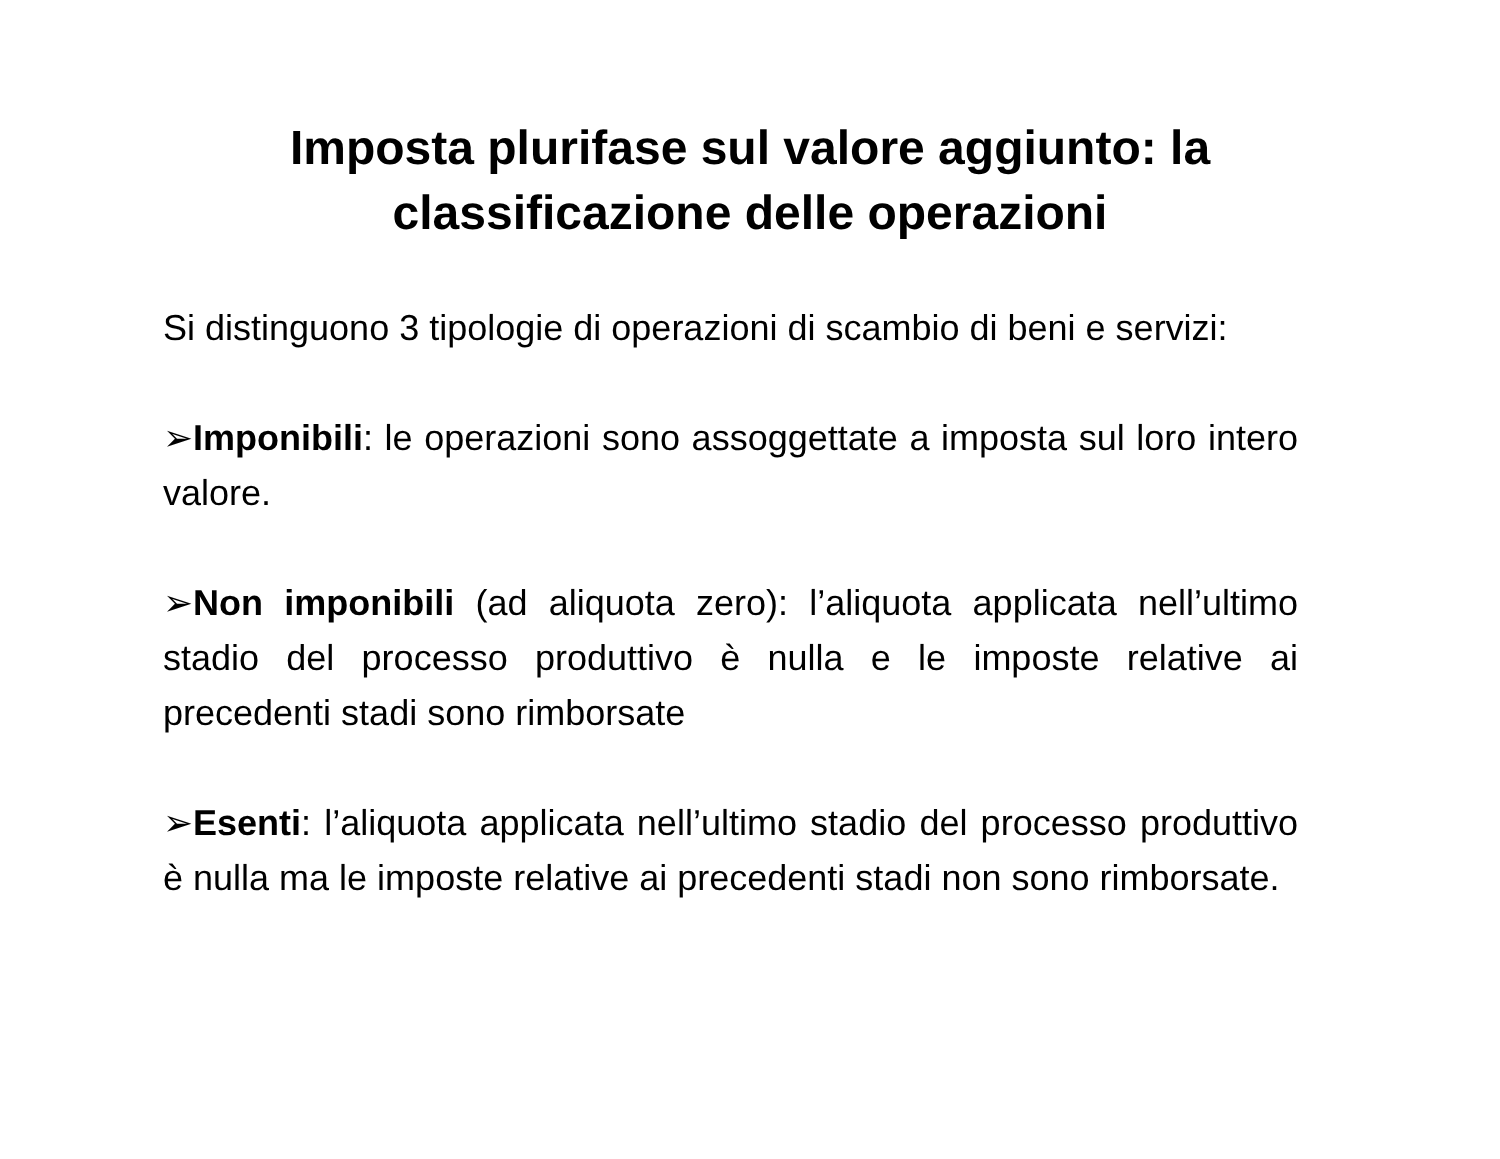Imposta plurifase sul valore aggiunto: la
classificazione delle operazioni
Si distinguono 3 tipologie di operazioni di scambio di beni e servizi:
➢Imponibili: le operazioni sono assoggettate a imposta sul loro intero valore.
➢Non imponibili (ad aliquota zero): l’aliquota applicata nell’ultimo stadio del processo produttivo è nulla e le imposte relative ai precedenti stadi sono rimborsate
➢Esenti: l’aliquota applicata nell’ultimo stadio del processo produttivo è nulla ma le imposte relative ai precedenti stadi non sono rimborsate.